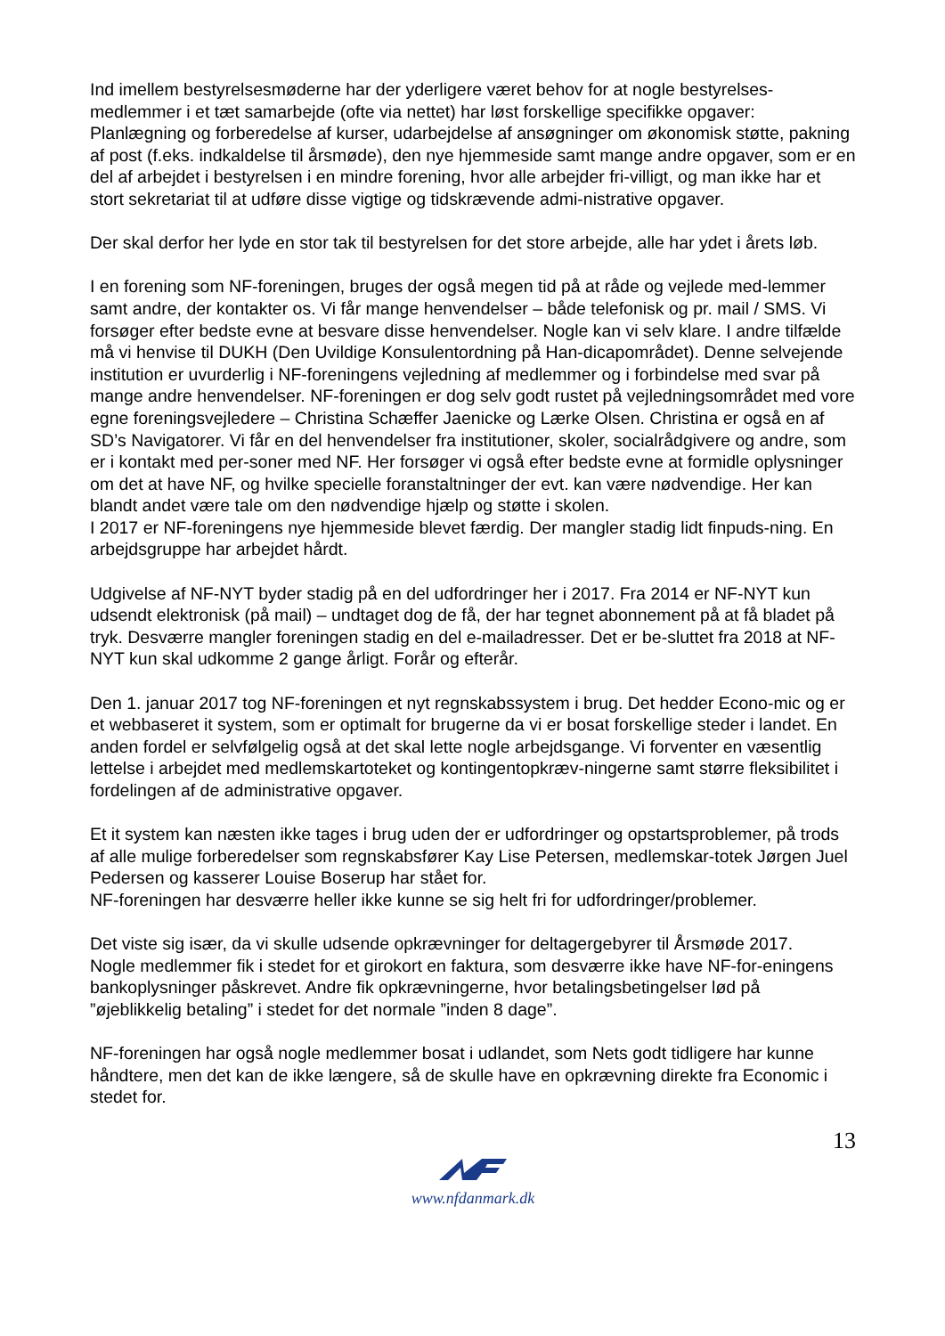Ind imellem bestyrelsesmøderne har der yderligere været behov for at nogle bestyrelses-medlemmer i et tæt samarbejde (ofte via nettet) har løst forskellige specifikke opgaver: Planlægning og forberedelse af kurser, udarbejdelse af ansøgninger om økonomisk støtte, pakning af post (f.eks. indkaldelse til årsmøde), den nye hjemmeside samt mange andre opgaver, som er en del af arbejdet i bestyrelsen i en mindre forening, hvor alle arbejder fri-villigt, og man ikke har et stort sekretariat til at udføre disse vigtige og tidskrævende admi-nistrative opgaver.
Der skal derfor her lyde en stor tak til bestyrelsen for det store arbejde, alle har ydet i årets løb.
I en forening som NF-foreningen, bruges der også megen tid på at råde og vejlede med-lemmer samt andre, der kontakter os. Vi får mange henvendelser – både telefonisk og pr. mail / SMS. Vi forsøger efter bedste evne at besvare disse henvendelser. Nogle kan vi selv klare. I andre tilfælde må vi henvise til DUKH (Den Uvildige Konsulentordning på Han-dicapområdet). Denne selvejende institution er uvurderlig i NF-foreningens vejledning af medlemmer og i forbindelse med svar på mange andre henvendelser. NF-foreningen er dog selv godt rustet på vejledningsområdet med vore egne foreningsvejledere – Christina Schæffer Jaenicke og Lærke Olsen. Christina er også en af SD’s Navigatorer. Vi får en del henvendelser fra institutioner, skoler, socialrådgivere og andre, som er i kontakt med per-soner med NF. Her forsøger vi også efter bedste evne at formidle oplysninger om det at have NF, og hvilke specielle foranstaltninger der evt. kan være nødvendige. Her kan blandt andet være tale om den nødvendige hjælp og støtte i skolen.
I 2017 er NF-foreningens nye hjemmeside blevet færdig. Der mangler stadig lidt finpuds-ning. En arbejdsgruppe har arbejdet hårdt.
Udgivelse af NF-NYT byder stadig på en del udfordringer her i 2017. Fra 2014 er NF-NYT kun udsendt elektronisk (på mail) – undtaget dog de få, der har tegnet abonnement på at få bladet på tryk. Desværre mangler foreningen stadig en del e-mailadresser. Det er be-sluttet fra 2018 at NF-NYT kun skal udkomme 2 gange årligt. Forår og efterår.
Den 1. januar 2017 tog NF-foreningen et nyt regnskabssystem i brug. Det hedder Econo-mic og er et webbaseret it system, som er optimalt for brugerne da vi er bosat forskellige steder i landet. En anden fordel er selvfølgelig også at det skal lette nogle arbejdsgange. Vi forventer en væsentlig lettelse i arbejdet med medlemskartoteket og kontingentopkræv-ningerne samt større fleksibilitet i fordelingen af de administrative opgaver.
Et it system kan næsten ikke tages i brug uden der er udfordringer og opstartsproblemer, på trods af alle mulige forberedelser som regnskabsfører Kay Lise Petersen, medlemskar-totek Jørgen Juel Pedersen og kasserer Louise Boserup har stået for.
NF-foreningen har desværre heller ikke kunne se sig helt fri for udfordringer/problemer.
Det viste sig især, da vi skulle udsende opkrævninger for deltagergebyrer til Årsmøde 2017.
Nogle medlemmer fik i stedet for et girokort en faktura, som desværre ikke have NF-for-eningens bankoplysninger påskrevet. Andre fik opkrævningerne, hvor betalingsbetingelser lød på ”øjeblikkelig betaling” i stedet for det normale ”inden 8 dage”.
NF-foreningen har også nogle medlemmer bosat i udlandet, som Nets godt tidligere har kunne håndtere, men det kan de ikke længere, så de skulle have en opkrævning direkte fra Economic i stedet for.
13
www.nfdanmark.dk